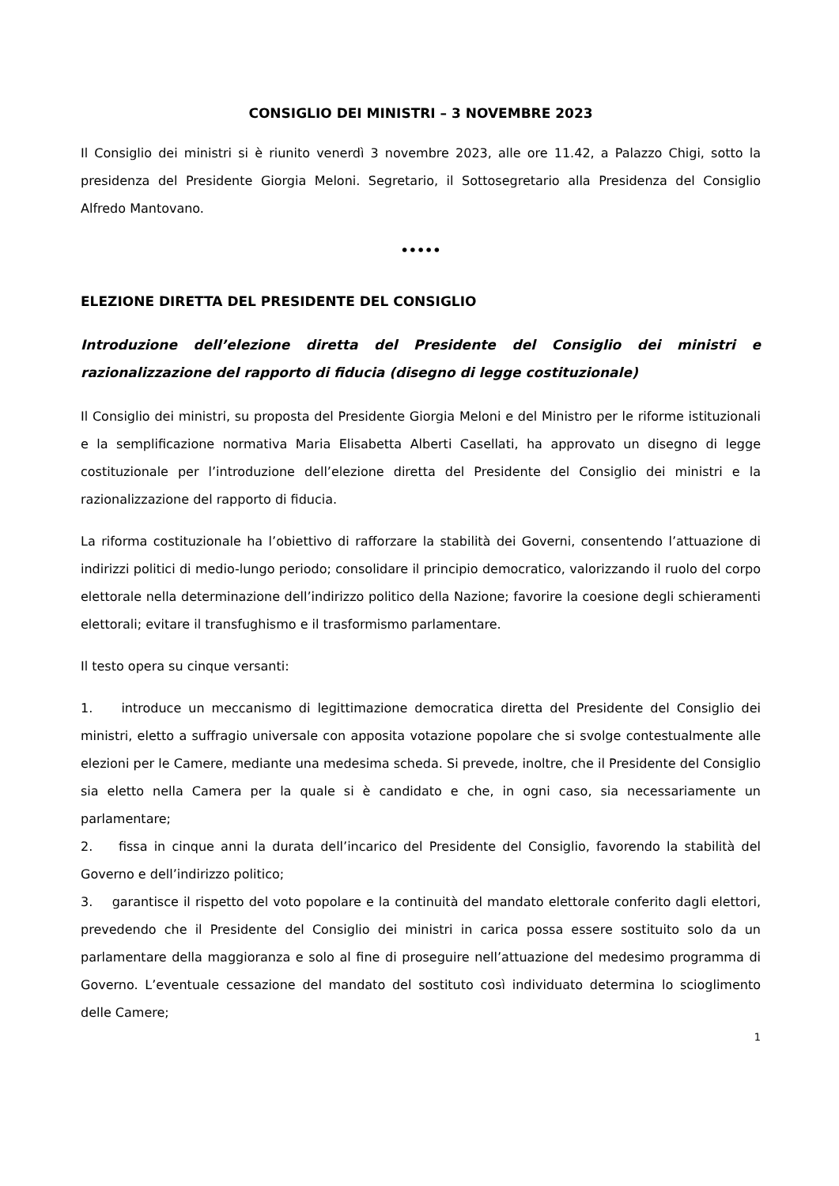CONSIGLIO DEI MINISTRI – 3 NOVEMBRE 2023
Il Consiglio dei ministri si è riunito venerdì 3 novembre 2023, alle ore 11.42, a Palazzo Chigi, sotto la presidenza del Presidente Giorgia Meloni. Segretario, il Sottosegretario alla Presidenza del Consiglio Alfredo Mantovano.
•••••
ELEZIONE DIRETTA DEL PRESIDENTE DEL CONSIGLIO
Introduzione dell’elezione diretta del Presidente del Consiglio dei ministri e razionalizzazione del rapporto di fiducia (disegno di legge costituzionale)
Il Consiglio dei ministri, su proposta del Presidente Giorgia Meloni e del Ministro per le riforme istituzionali e la semplificazione normativa Maria Elisabetta Alberti Casellati, ha approvato un disegno di legge costituzionale per l’introduzione dell’elezione diretta del Presidente del Consiglio dei ministri e la razionalizzazione del rapporto di fiducia.
La riforma costituzionale ha l’obiettivo di rafforzare la stabilità dei Governi, consentendo l’attuazione di indirizzi politici di medio-lungo periodo; consolidare il principio democratico, valorizzando il ruolo del corpo elettorale nella determinazione dell’indirizzo politico della Nazione; favorire la coesione degli schieramenti elettorali; evitare il transfughismo e il trasformismo parlamentare.
Il testo opera su cinque versanti:
1. introduce un meccanismo di legittimazione democratica diretta del Presidente del Consiglio dei ministri, eletto a suffragio universale con apposita votazione popolare che si svolge contestualmente alle elezioni per le Camere, mediante una medesima scheda. Si prevede, inoltre, che il Presidente del Consiglio sia eletto nella Camera per la quale si è candidato e che, in ogni caso, sia necessariamente un parlamentare;
2. fissa in cinque anni la durata dell’incarico del Presidente del Consiglio, favorendo la stabilità del Governo e dell’indirizzo politico;
3. garantisce il rispetto del voto popolare e la continuità del mandato elettorale conferito dagli elettori, prevedendo che il Presidente del Consiglio dei ministri in carica possa essere sostituito solo da un parlamentare della maggioranza e solo al fine di proseguire nell’attuazione del medesimo programma di Governo. L’eventuale cessazione del mandato del sostituto così individuato determina lo scioglimento delle Camere;
1